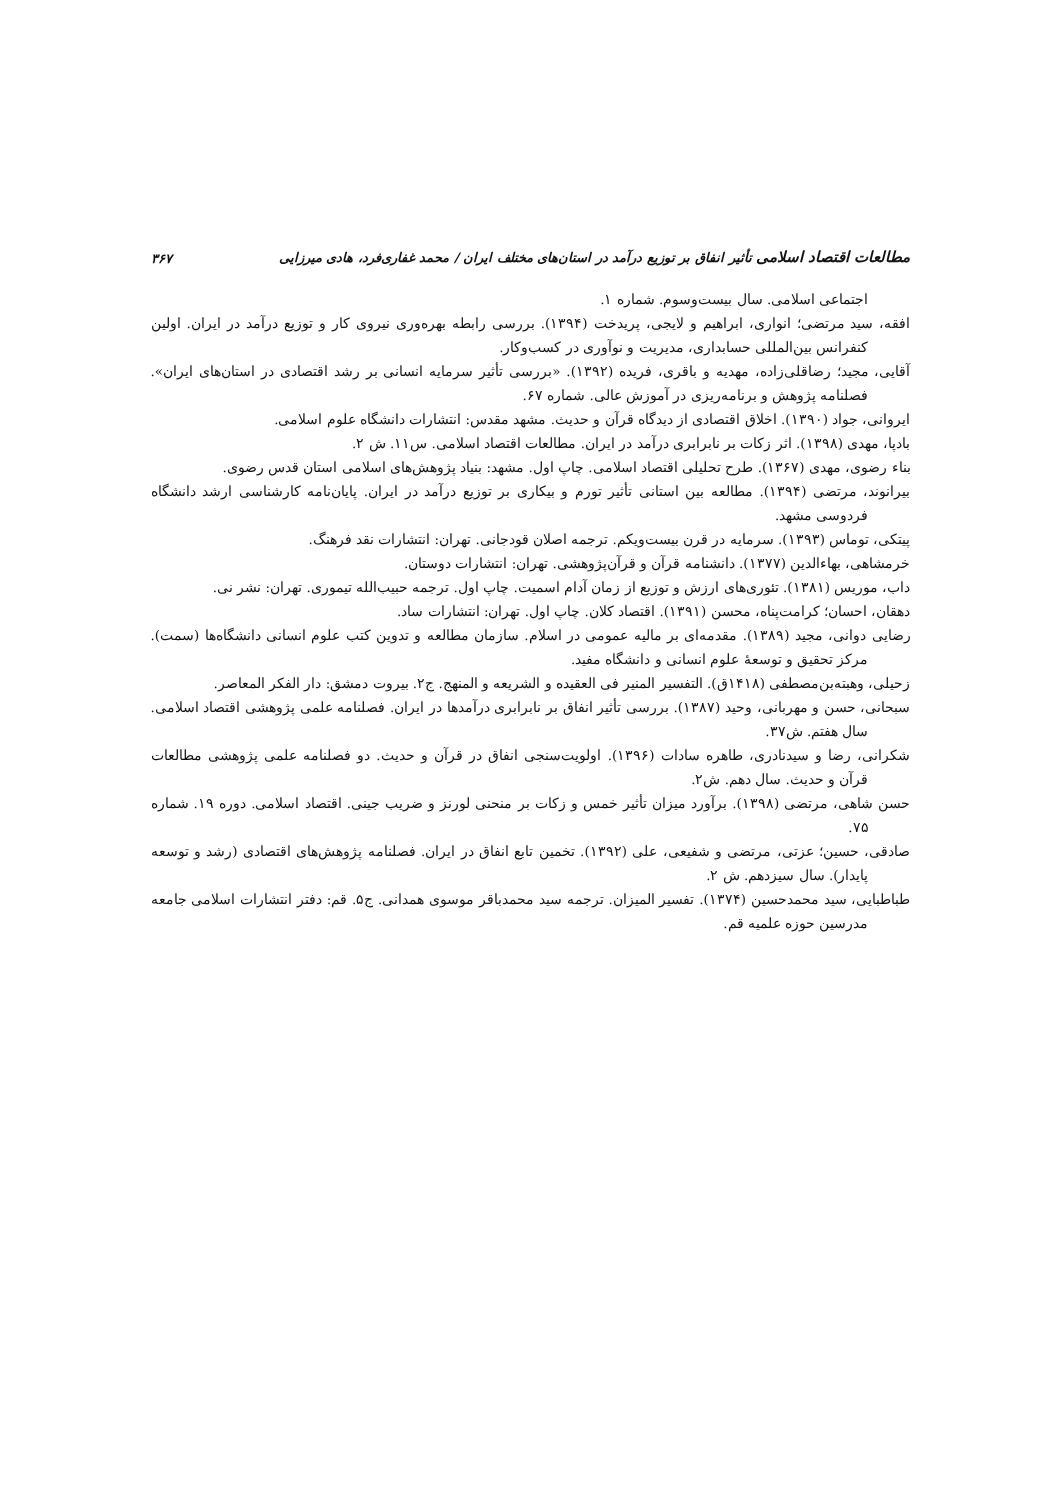مطالعات اقتصاد اسلامی تأثیر انفاق بر توزیع درآمد در استان‌های مختلف ایران / محمد غفاری‌فرد، هادی میرزایی ۳۶۷
اجتماعی اسلامی. سال بیست‌وسوم. شماره ۱.
افقه، سید مرتضی؛ انواری، ابراهیم و لایجی، پریدخت (۱۳۹۴). بررسی رابطه بهره‌وری نیروی کار و توزیع درآمد در ایران. اولین کنفرانس بین‌المللی حسابداری، مدیریت و نوآوری در کسب‌وکار.
آقایی، مجید؛ رضاقلی‌زاده، مهدیه و باقری، فریده (۱۳۹۲). «بررسی تأثیر سرمایه انسانی بر رشد اقتصادی در استان‌های ایران». فصلنامه پژوهش و برنامه‌ریزی در آموزش عالی. شماره ۶۷.
ایروانی، جواد (۱۳۹۰). اخلاق اقتصادی از دیدگاه قرآن و حدیث. مشهد مقدس: انتشارات دانشگاه علوم اسلامی.
بادپا، مهدی (۱۳۹۸). اثر زکات بر نابرابری درآمد در ایران. مطالعات اقتصاد اسلامی. س۱۱. ش ۲.
بناء رضوی، مهدی (۱۳۶۷). طرح تحلیلی اقتصاد اسلامی. چاپ اول. مشهد: بنیاد پژوهش‌های اسلامی استان قدس رضوی.
بیرانوند، مرتضی (۱۳۹۴). مطالعه بین استانی تأثیر تورم و بیکاری بر توزیع درآمد در ایران. پایان‌نامه کارشناسی ارشد دانشگاه فردوسی مشهد.
پیتکی، توماس (۱۳۹۳). سرمایه در قرن بیست‌ویکم. ترجمه اصلان قودجانی. تهران: انتشارات نقد فرهنگ.
خرمشاهی، بهاءالدین (۱۳۷۷). دانشنامه قرآن و قرآن‌پژوهشی. تهران: انتشارات دوستان.
داب، موریس (۱۳۸۱). تئوری‌های ارزش و توزیع از زمان آدام اسمیت. چاپ اول. ترجمه حبیب‌الله تیموری. تهران: نشر نی.
دهقان، احسان؛ کرامت‌پناه، محسن (۱۳۹۱). اقتصاد کلان. چاپ اول. تهران: انتشارات ساد.
رضایی دوانی، مجید (۱۳۸۹). مقدمه‌ای بر مالیه عمومی در اسلام. سازمان مطالعه و تدوین کتب علوم انسانی دانشگاه‌ها (سمت). مرکز تحقیق و توسعهٔ علوم انسانی و دانشگاه مفید.
زحیلی، وهبته‌بن‌مصطفی (۱۴۱۸ق). التفسیر المنیر فی العقیده و الشریعه و المنهج. ج۲. بیروت دمشق: دار الفکر المعاصر.
سبحانی، حسن و مهربانی، وحید (۱۳۸۷). بررسی تأثیر انفاق بر نابرابری درآمدها در ایران. فصلنامه علمی پژوهشی اقتصاد اسلامی. سال هفتم. ش۳۷.
شکرانی، رضا و سیدنادری، طاهره سادات (۱۳۹۶). اولویت‌سنجی انفاق در قرآن و حدیث. دو فصلنامه علمی پژوهشی مطالعات قرآن و حدیث. سال دهم. ش۲.
حسن شاهی، مرتضی (۱۳۹۸). برآورد میزان تأثیر خمس و زکات بر منحنی لورنز و ضریب جینی. اقتصاد اسلامی. دوره ۱۹. شماره ۷۵.
صادقی، حسین؛ عزتی، مرتضی و شفیعی، علی (۱۳۹۲). تخمین تابع انفاق در ایران. فصلنامه پژوهش‌های اقتصادی (رشد و توسعه پایدار). سال سیزدهم. ش ۲.
طباطبایی، سید محمدحسین (۱۳۷۴). تفسیر المیزان. ترجمه سید محمدباقر موسوی همدانی. ج۵. قم: دفتر انتشارات اسلامی جامعه مدرسین حوزه علمیه قم.